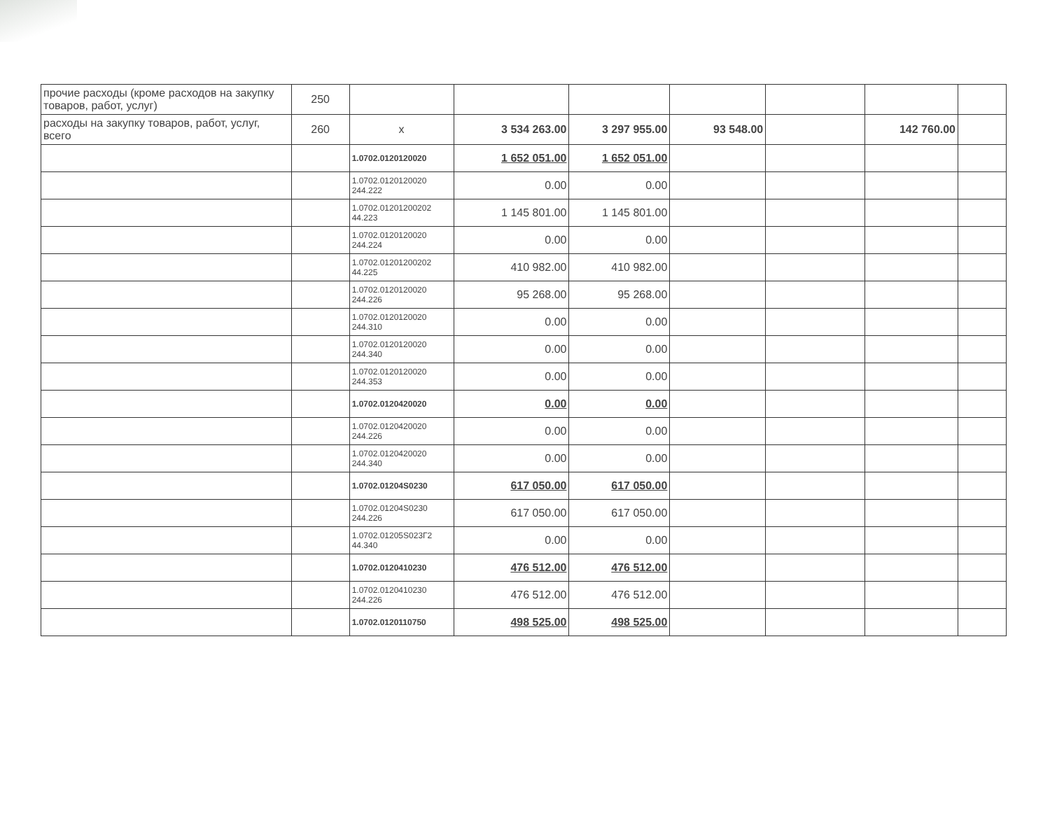| прочие расходы (кроме расходов на закупку товаров, работ, услуг) | 250 | | | | | | | |
| расходы на закупку товаров, работ, услуг, всего | 260 | x | 3 534 263.00 | 3 297 955.00 | 93 548.00 | | 142 760.00 | |
| | | 1.0702.0120120020 | 1 652 051.00 | 1 652 051.00 | | | | |
| | | 1.0702.0120120020 244.222 | 0.00 | 0.00 | | | | |
| | | 1.0702.01201200202 44.223 | 1 145 801.00 | 1 145 801.00 | | | | |
| | | 1.0702.0120120020 244.224 | 0.00 | 0.00 | | | | |
| | | 1.0702.01201200202 44.225 | 410 982.00 | 410 982.00 | | | | |
| | | 1.0702.0120120020 244.226 | 95 268.00 | 95 268.00 | | | | |
| | | 1.0702.0120120020 244.310 | 0.00 | 0.00 | | | | |
| | | 1.0702.0120120020 244.340 | 0.00 | 0.00 | | | | |
| | | 1.0702.0120120020 244.353 | 0.00 | 0.00 | | | | |
| | | 1.0702.0120420020 | 0.00 | 0.00 | | | | |
| | | 1.0702.0120420020 244.226 | 0.00 | 0.00 | | | | |
| | | 1.0702.0120420020 244.340 | 0.00 | 0.00 | | | | |
| | | 1.0702.01204S0230 | 617 050.00 | 617 050.00 | | | | |
| | | 1.0702.01204S0230 244.226 | 617 050.00 | 617 050.00 | | | | |
| | | 1.0702.01205S023Г2 44.340 | 0.00 | 0.00 | | | | |
| | | 1.0702.0120410230 | 476 512.00 | 476 512.00 | | | | |
| | | 1.0702.0120410230 244.226 | 476 512.00 | 476 512.00 | | | | |
| | | 1.0702.0120110750 | 498 525.00 | 498 525.00 | | | | |